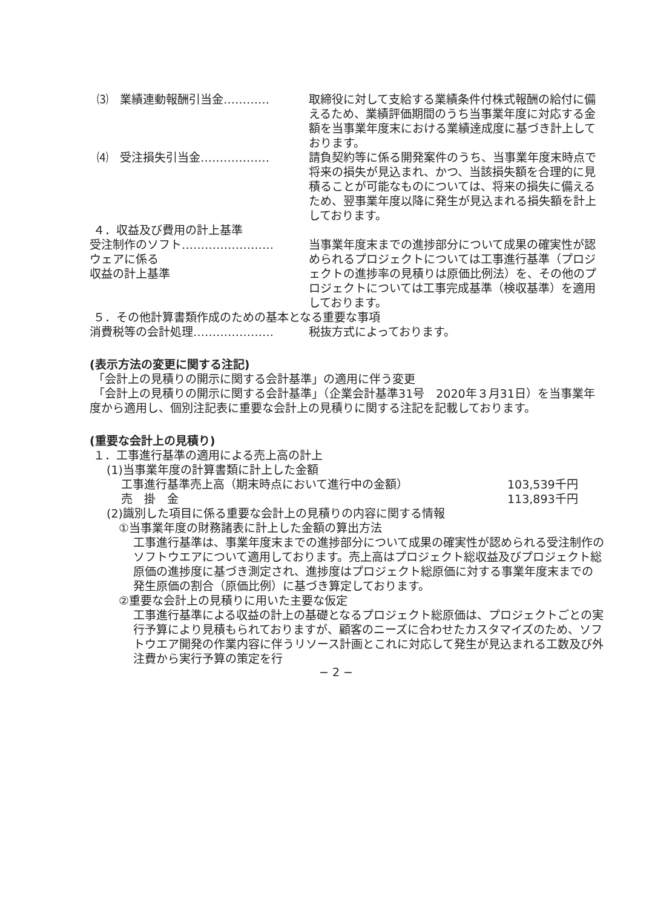⑶　業績連動報酬引当金………… 取締役に対して支給する業績条件付株式報酬の給付に備えるため、業績評価期間のうち当事業年度に対応する金額を当事業年度末における業績達成度に基づき計上しております。
⑷　受注損失引当金……………… 請負契約等に係る開発案件のうち、当事業年度末時点で将来の損失が見込まれ、かつ、当該損失額を合理的に見積ることが可能なものについては、将来の損失に備えるため、翌事業年度以降に発生が見込まれる損失額を計上しております。
４．収益及び費用の計上基準
受注制作のソフト……………………
ウェアに係る
収益の計上基準
当事業年度末までの進捗部分について成果の確実性が認められるプロジェクトについては工事進行基準（プロジェクトの進捗率の見積りは原価比例法）を、その他のプロジェクトについては工事完成基準（検収基準）を適用しております。
５．その他計算書類作成のための基本となる重要な事項
消費税等の会計処理………………… 税抜方式によっております。
(表示方法の変更に関する注記)
「会計上の見積りの開示に関する会計基準」の適用に伴う変更
「会計上の見積りの開示に関する会計基準」（企業会計基準31号　2020年３月31日）を当事業年度から適用し、個別注記表に重要な会計上の見積りに関する注記を記載しております。
(重要な会計上の見積り)
１．工事進行基準の適用による売上高の計上
(1)当事業年度の計算書類に計上した金額
工事進行基準売上高（期末時点において進行中の金額） 103,539千円
売　掛　金 113,893千円
(2)識別した項目に係る重要な会計上の見積りの内容に関する情報
①当事業年度の財務諸表に計上した金額の算出方法
工事進行基準は、事業年度末までの進捗部分について成果の確実性が認められる受注制作のソフトウエアについて適用しております。売上高はプロジェクト総収益及びプロジェクト総原価の進捗度に基づき測定され、進捗度はプロジェクト総原価に対する事業年度末までの発生原価の割合（原価比例）に基づき算定しております。
②重要な会計上の見積りに用いた主要な仮定
工事進行基準による収益の計上の基礎となるプロジェクト総原価は、プロジェクトごとの実行予算により見積もられておりますが、顧客のニーズに合わせたカスタマイズのため、ソフトウエア開発の作業内容に伴うリソース計画とこれに対応して発生が見込まれる工数及び外注費から実行予算の策定を行
− 2 −